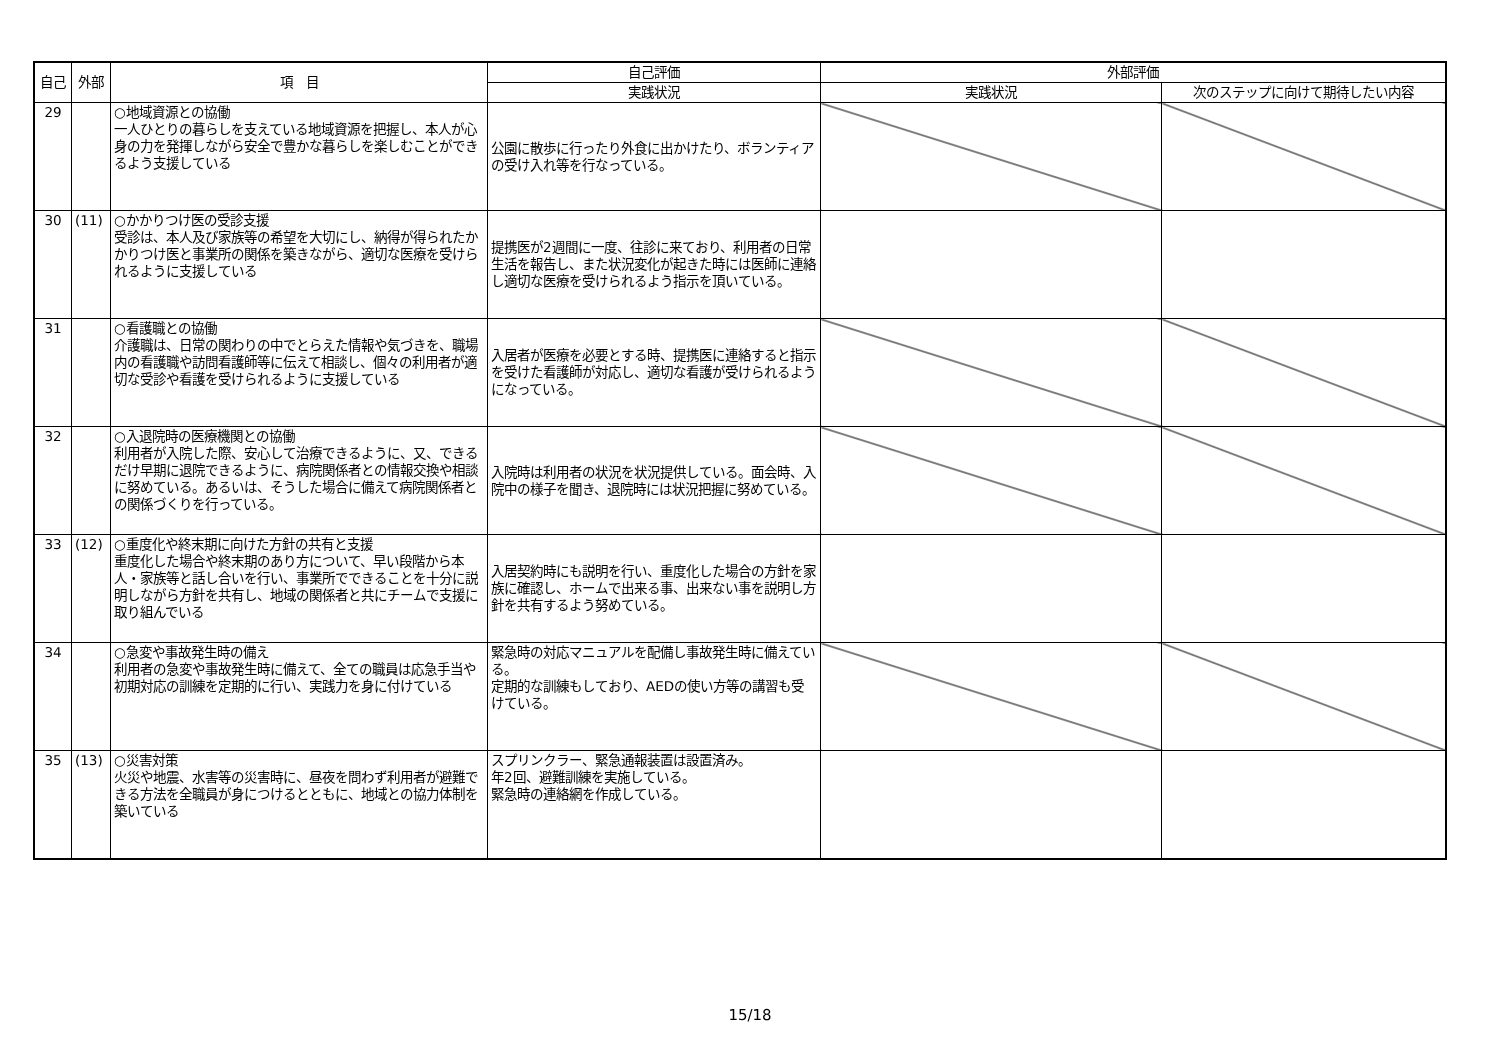| 自己 | 外部 | 項 目 | 自己評価 | 外部評価 | |
| --- | --- | --- | --- | --- | --- |
| | | | 実践状況 | 実践状況 | 次のステップに向けて期待したい内容 |
| 29 | | ○地域資源との協働 一人ひとりの暮らしを支えている地域資源を把握し、本人が心身の力を発揮しながら安全で豊かな暮らしを楽しむことができるよう支援している | 公園に散歩に行ったり外食に出かけたり、ボランティアの受け入れ等を行なっている。 | | |
| 30 | (11) | ○かかりつけ医の受診支援 受診は、本人及び家族等の希望を大切にし、納得が得られたかかりつけ医と事業所の関係を築きながら、適切な医療を受けられるように支援している | 提携医が2週間に一度、往診に来ており、利用者の日常生活を報告し、また状況変化が起きた時には医師に連絡し適切な医療を受けられるよう指示を頂いている。 | | |
| 31 | | ○看護職との協働 介護職は、日常の関わりの中でとらえた情報や気づきを、職場内の看護職や訪問看護師等に伝えて相談し、個々の利用者が適切な受診や看護を受けられるように支援している | 入居者が医療を必要とする時、提携医に連絡すると指示を受けた看護師が対応し、適切な看護が受けられるようになっている。 | | |
| 32 | | ○入退院時の医療機関との協働 利用者が入院した際、安心して治療できるように、又、できるだけ早期に退院できるように、病院関係者との情報交換や相談に努めている。あるいは、そうした場合に備えて病院関係者との関係づくりを行っている。 | 入院時は利用者の状況を状況提供している。面会時、入院中の様子を聞き、退院時には状況把握に努めている。 | | |
| 33 | (12) | ○重度化や終末期に向けた方針の共有と支援 重度化した場合や終末期のあり方について、早い段階から本人・家族等と話し合いを行い、事業所でできることを十分に説明しながら方針を共有し、地域の関係者と共にチームで支援に取り組んでいる | 入居契約時にも説明を行い、重度化した場合の方針を家族に確認し、ホームで出来る事、出来ない事を説明し方針を共有するよう努めている。 | | |
| 34 | | ○急変や事故発生時の備え 利用者の急変や事故発生時に備えて、全ての職員は応急手当や初期対応の訓練を定期的に行い、実践力を身に付けている | 緊急時の対応マニュアルを配備し事故発生時に備えている。 定期的な訓練もしており、AEDの使い方等の講習も受けている。 | | |
| 35 | (13) | ○災害対策 火災や地震、水害等の災害時に、昼夜を問わず利用者が避難できる方法を全職員が身につけるとともに、地域との協力体制を築いている | スプリンクラー、緊急通報装置は設置済み。 年2回、避難訓練を実施している。 緊急時の連絡網を作成している。 | | |
15/18